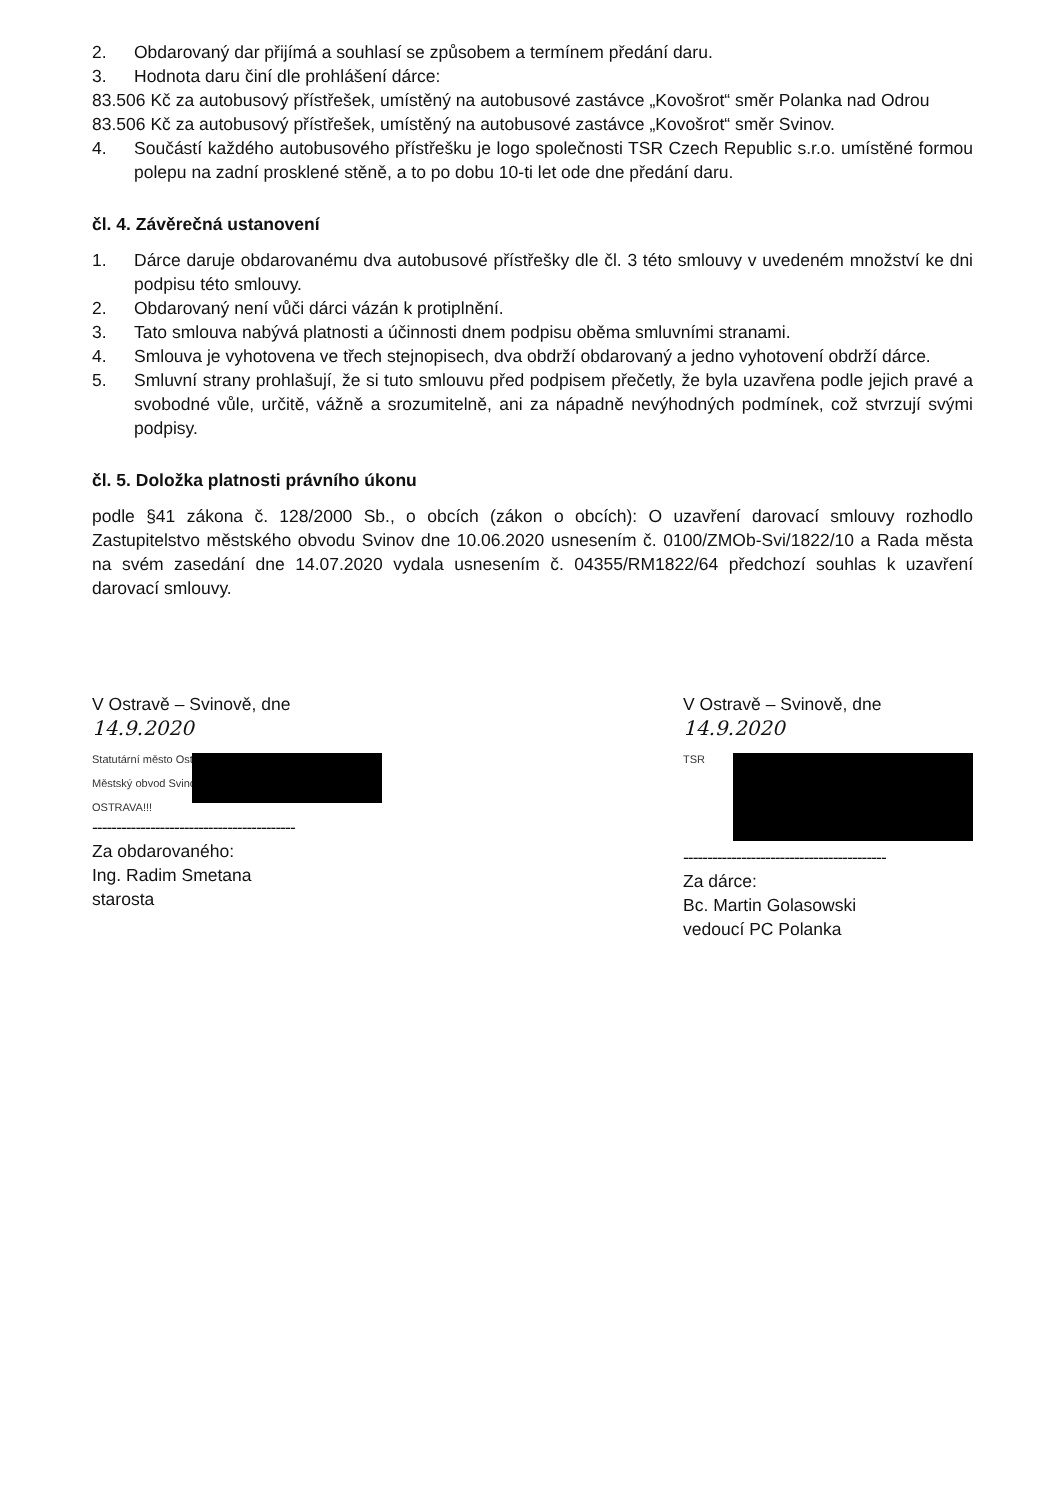2. Obdarovaný dar přijímá a souhlasí se způsobem a termínem předání daru.
3. Hodnota daru činí dle prohlášení dárce:
83.506 Kč za autobusový přístřešek, umístěný na autobusové zastávce „Kovošrot“ směr Polanka nad Odrou
83.506 Kč za autobusový přístřešek, umístěný na autobusové zastávce „Kovošrot“ směr Svinov.
4. Součástí každého autobusového přístřešku je logo společnosti TSR Czech Republic s.r.o. umístěné formou polepu na zadní prosklené stěně, a to po dobu 10-ti let ode dne předání daru.
čl. 4. Závěrečná ustanovení
1. Dárce daruje obdarovanému dva autobusové přístřešky dle čl. 3 této smlouvy v uvedeném množství ke dni podpisu této smlouvy.
2. Obdarovaný není vůči dárci vázán k protiplnění.
3. Tato smlouva nabývá platnosti a účinnosti dnem podpisu oběma smluvními stranami.
4. Smlouva je vyhotovena ve třech stejnopisech, dva obdrží obdarovaný a jedno vyhotovení obdrží dárce.
5. Smluvní strany prohlašují, že si tuto smlouvu před podpisem přečetly, že byla uzavřena podle jejich pravé a svobodné vůle, určitě, vážně a srozumitelně, ani za nápadně nevýhodných podmínek, což stvrzují svými podpisy.
čl. 5. Doložka platnosti právního úkonu
podle §41 zákona č. 128/2000 Sb., o obcích (zákon o obcích): O uzavření darovací smlouvy rozhodlo Zastupitelstvo městského obvodu Svinov dne 10.06.2020 usnesením č. 0100/ZMOb-Svi/1822/10 a Rada města na svém zasedání dne 14.07.2020 vydala usnesením č. 04355/RM1822/64 předchozí souhlas k uzavření darovací smlouvy.
V Ostravě – Svinově, dne 14.9.2020
Statutární město Ostrava
Městský obvod Svinov
OSTRAVA!!!
------------------------------------------
Za obdarovaného:
Ing. Radim Smetana
starosta
V Ostravě – Svinově, dne 14.9.2020
TSR
------------------------------------------
Za dárce:
Bc. Martin Golasowski
vedoucí PC Polanka